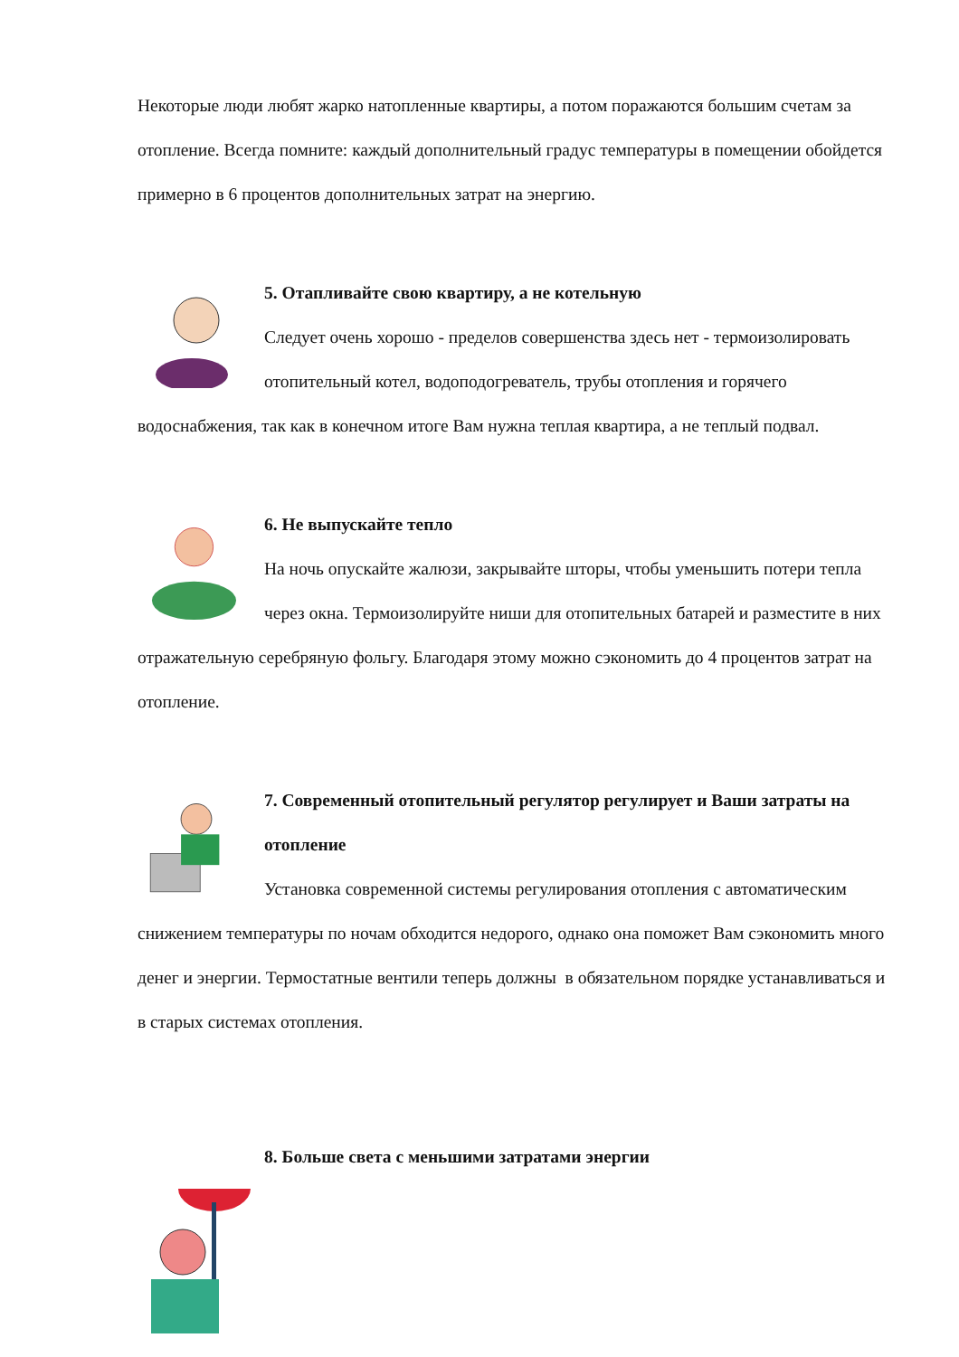Некоторые люди любят жарко натопленные квартиры, а потом поражаются большим счетам за отопление. Всегда помните: каждый дополнительный градус температуры в помещении обойдется примерно в 6 процентов дополнительных затрат на энергию.
5. Отапливайте свою квартиру, а не котельную
Следует очень хорошо - пределов совершенства здесь нет - термоизолировать отопительный котел, водоподогреватель, трубы отопления и горячего водоснабжения, так как в конечном итоге Вам нужна теплая квартира, а не теплый подвал.
6. Не выпускайте тепло
На ночь опускайте жалюзи, закрывайте шторы, чтобы уменьшить потери тепла через окна. Термоизолируйте ниши для отопительных батарей и разместите в них отражательную серебряную фольгу. Благодаря этому можно сэкономить до 4 процентов затрат на отопление.
7. Современный отопительный регулятор регулирует и Ваши затраты на отопление
Установка современной системы регулирования отопления с автоматическим снижением температуры по ночам обходится недорого, однако она поможет Вам сэкономить много денег и энергии. Термостатные вентили теперь должны в обязательном порядке устанавливаться и в старых системах отопления.
8. Больше света с меньшими затратами энергии